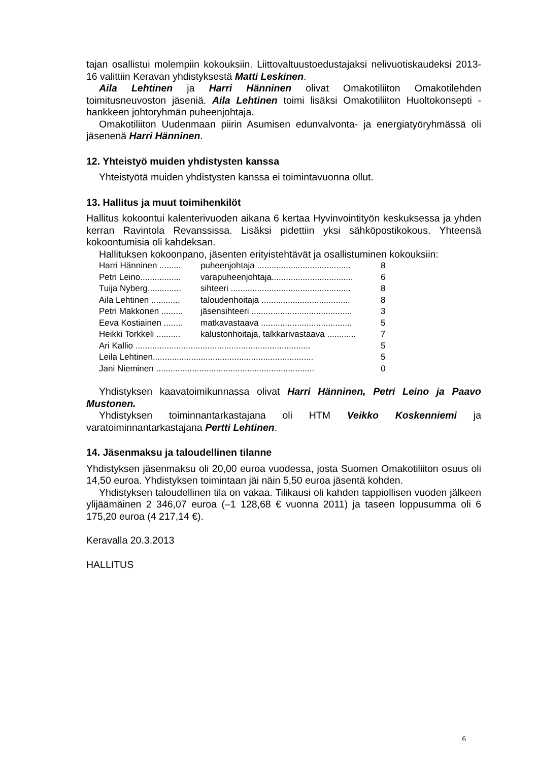tajan osallistui molempiin kokouksiin. Liittovaltuustoedustajaksi nelivuotiskaudeksi 2013-16 valittiin Keravan yhdistyksestä Matti Leskinen.
Aila Lehtinen ja Harri Hänninen olivat Omakotiliiton Omakotilehden toimitusneuvoston jäseniä. Aila Lehtinen toimi lisäksi Omakotiliiton Huoltokonsepti -hankkeen johtoryhmän puheenjohtaja.
Omakotiliiton Uudenmaan piirin Asumisen edunvalvonta- ja energiatyöryhmässä oli jäsenenä Harri Hänninen.
12. Yhteistyö muiden yhdistysten kanssa
Yhteistyötä muiden yhdistysten kanssa ei toimintavuonna ollut.
13. Hallitus ja muut toimihenkilöt
Hallitus kokoontui kalenterivuoden aikana 6 kertaa Hyvinvointityön keskuksessa ja yhden kerran Ravintola Revanssissa. Lisäksi pidettiin yksi sähköpostikokous. Yhteensä kokoontumisia oli kahdeksan.
Hallituksen kokoonpano, jäsenten erityistehtävät ja osallistuminen kokouksiin:
| Harri Hänninen ......... | puheenjohtaja ....................................... | 8 |
| Petri Leino................. | varapuheenjohtaja.................................. | 6 |
| Tuija Nyberg.............. | sihteeri .................................................. | 8 |
| Aila Lehtinen ............ | taloudenhoitaja ..................................... | 8 |
| Petri Makkonen ......... | jäsensihteeri .......................................... | 3 |
| Eeva Kostiainen ........ | matkavastaava ...................................... | 5 |
| Heikki Torkkeli .......... | kalustonhoitaja, talkkarivastaava ............ | 7 |
| Ari Kallio ......................................................................... | | 5 |
| Leila Lehtinen................................................................... | | 5 |
| Jani Nieminen .................................................................. | | 0 |
Yhdistyksen kaavatoimikunnassa olivat Harri Hänninen, Petri Leino ja Paavo Mustonen.
Yhdistyksen toiminnantarkastajana oli HTM Veikko Koskenniemi ja varatoiminnantarkastajana Pertti Lehtinen.
14. Jäsenmaksu ja taloudellinen tilanne
Yhdistyksen jäsenmaksu oli 20,00 euroa vuodessa, josta Suomen Omakotiliiton osuus oli 14,50 euroa. Yhdistyksen toimintaan jäi näin 5,50 euroa jäsentä kohden.
Yhdistyksen taloudellinen tila on vakaa. Tilikausi oli kahden tappiollisen vuoden jälkeen ylijäämäinen 2 346,07 euroa (–1 128,68 € vuonna 2011) ja taseen loppusumma oli 6 175,20 euroa (4 217,14 €).
Keravalla 20.3.2013
HALLITUS
6